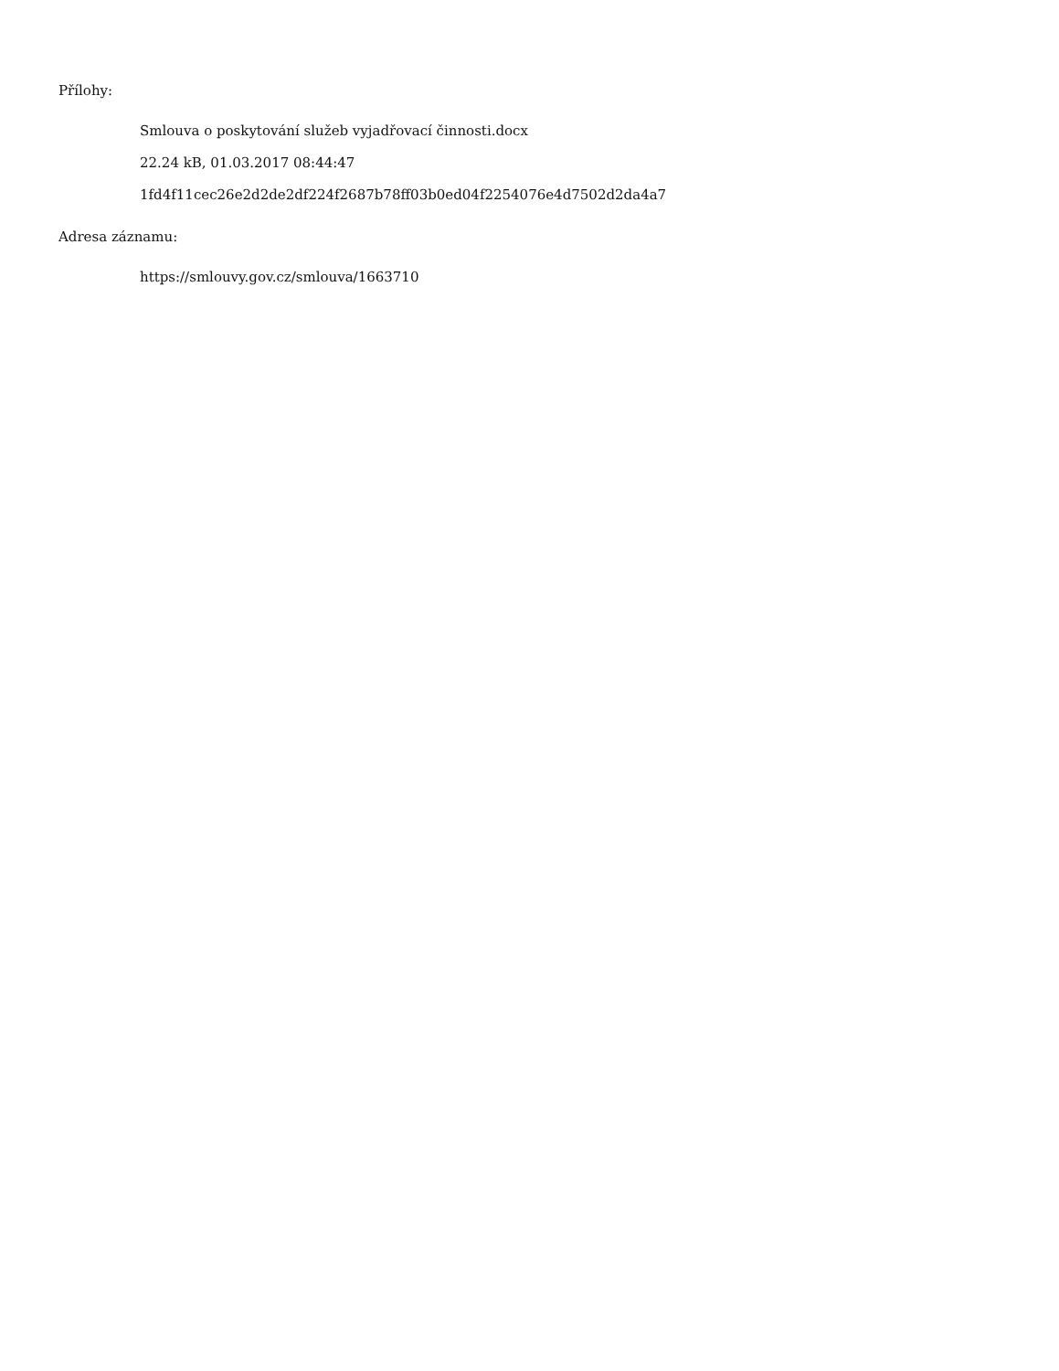Přílohy:
Smlouva o poskytování služeb vyjadřovací činnosti.docx
22.24 kB, 01.03.2017 08:44:47
1fd4f11cec26e2d2de2df224f2687b78ff03b0ed04f2254076e4d7502d2da4a7
Adresa záznamu:
https://smlouvy.gov.cz/smlouva/1663710